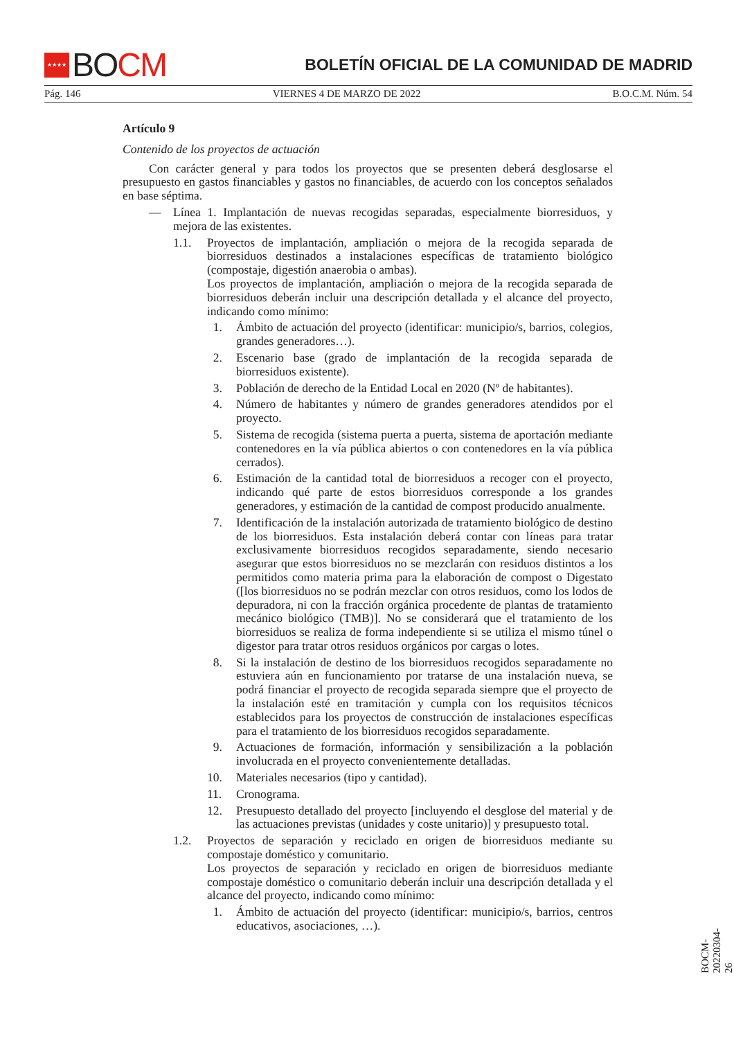★★★★ BO CM
BOLETÍN OFICIAL DE LA COMUNIDAD DE MADRID
Pág. 146 VIERNES 4 DE MARZO DE 2022 B.O.C.M. Núm. 54
Artículo 9
Contenido de los proyectos de actuación
Con carácter general y para todos los proyectos que se presenten deberá desglosarse el presupuesto en gastos financiables y gastos no financiables, de acuerdo con los conceptos señalados en base séptima.
— Línea 1. Implantación de nuevas recogidas separadas, especialmente biorresiduos, y mejora de las existentes.
1.1. Proyectos de implantación, ampliación o mejora de la recogida separada de biorresiduos destinados a instalaciones específicas de tratamiento biológico (compostaje, digestión anaerobia o ambas).
Los proyectos de implantación, ampliación o mejora de la recogida separada de biorresiduos deberán incluir una descripción detallada y el alcance del proyecto, indicando como mínimo:
1. Ámbito de actuación del proyecto (identificar: municipio/s, barrios, colegios, grandes generadores…).
2. Escenario base (grado de implantación de la recogida separada de biorresiduos existente).
3. Población de derecho de la Entidad Local en 2020 (Nº de habitantes).
4. Número de habitantes y número de grandes generadores atendidos por el proyecto.
5. Sistema de recogida (sistema puerta a puerta, sistema de aportación mediante contenedores en la vía pública abiertos o con contenedores en la vía pública cerrados).
6. Estimación de la cantidad total de biorresiduos a recoger con el proyecto, indicando qué parte de estos biorresiduos corresponde a los grandes generadores, y estimación de la cantidad de compost producido anualmente.
7. Identificación de la instalación autorizada de tratamiento biológico de destino de los biorresiduos. Esta instalación deberá contar con líneas para tratar exclusivamente biorresiduos recogidos separadamente, siendo necesario asegurar que estos biorresiduos no se mezclarán con residuos distintos a los permitidos como materia prima para la elaboración de compost o Digestato ([los biorresiduos no se podrán mezclar con otros residuos, como los lodos de depuradora, ni con la fracción orgánica procedente de plantas de tratamiento mecánico biológico (TMB)]. No se considerará que el tratamiento de los biorresiduos se realiza de forma independiente si se utiliza el mismo túnel o digestor para tratar otros residuos orgánicos por cargas o lotes.
8. Si la instalación de destino de los biorresiduos recogidos separadamente no estuviera aún en funcionamiento por tratarse de una instalación nueva, se podrá financiar el proyecto de recogida separada siempre que el proyecto de la instalación esté en tramitación y cumpla con los requisitos técnicos establecidos para los proyectos de construcción de instalaciones específicas para el tratamiento de los biorresiduos recogidos separadamente.
9. Actuaciones de formación, información y sensibilización a la población involucrada en el proyecto convenientemente detalladas.
10. Materiales necesarios (tipo y cantidad).
11. Cronograma.
12. Presupuesto detallado del proyecto [incluyendo el desglose del material y de las actuaciones previstas (unidades y coste unitario)] y presupuesto total.
1.2. Proyectos de separación y reciclado en origen de biorresiduos mediante su compostaje doméstico y comunitario.
Los proyectos de separación y reciclado en origen de biorresiduos mediante compostaje doméstico o comunitario deberán incluir una descripción detallada y el alcance del proyecto, indicando como mínimo:
1. Ámbito de actuación del proyecto (identificar: municipio/s, barrios, centros educativos, asociaciones, …).
BOCM-20220304-26